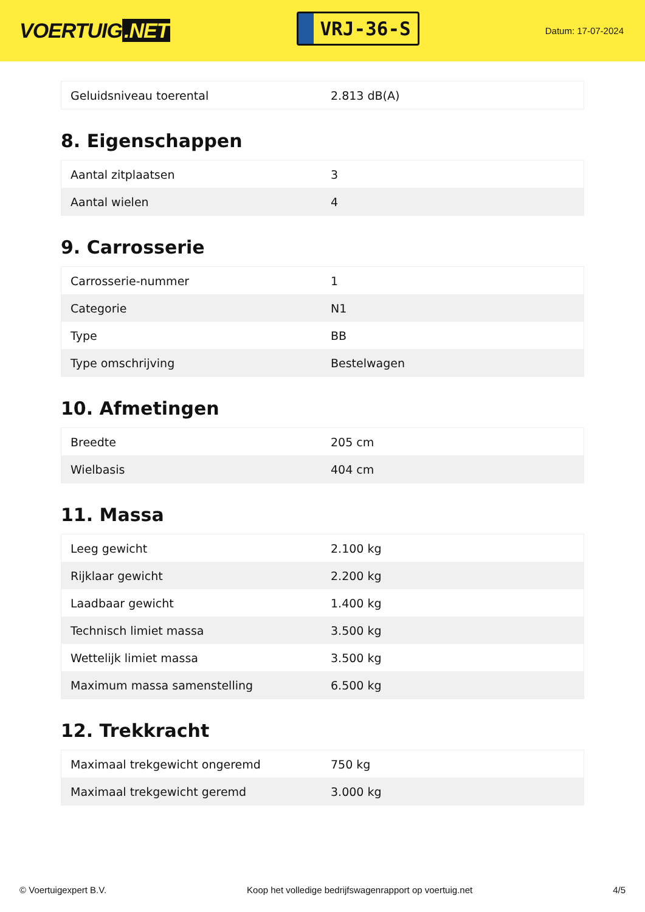VOERTUIG.NET
VRJ-36-S
Datum: 17-07-2024
| Geluidsniveau toerental | 2.813 dB(A) |
8. Eigenschappen
| Aantal zitplaatsen | 3 |
| Aantal wielen | 4 |
9. Carrosserie
| Carrosserie-nummer | 1 |
| Categorie | N1 |
| Type | BB |
| Type omschrijving | Bestelwagen |
10. Afmetingen
| Breedte | 205 cm |
| Wielbasis | 404 cm |
11. Massa
| Leeg gewicht | 2.100 kg |
| Rijklaar gewicht | 2.200 kg |
| Laadbaar gewicht | 1.400 kg |
| Technisch limiet massa | 3.500 kg |
| Wettelijk limiet massa | 3.500 kg |
| Maximum massa samenstelling | 6.500 kg |
12. Trekkracht
| Maximaal trekgewicht ongeremd | 750 kg |
| Maximaal trekgewicht geremd | 3.000 kg |
© Voertuigexpert B.V. Koop het volledige bedrijfswagenrapport op voertuig.net 4/5